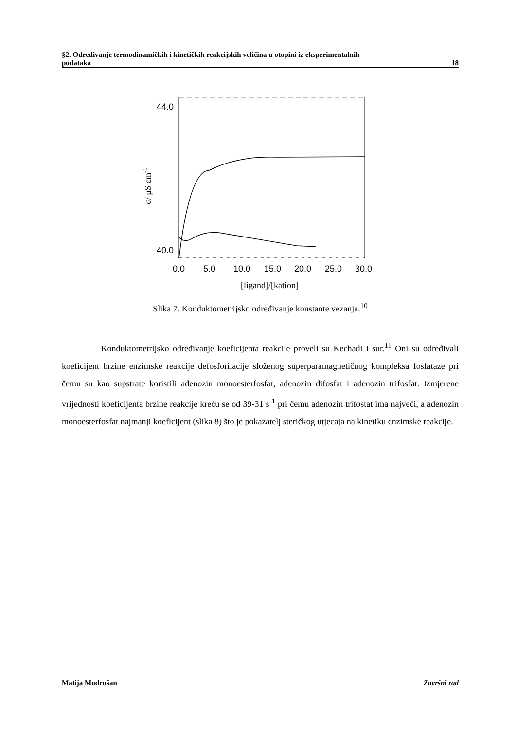§2. Određivanje termodinamičkih i kinetičkih reakcijskih veličina u otopini iz eksperimentalnih
podataka 18
44.0
40.0
σ/ μS cm-1
0.0
5.0
10.0
15.0
20.0
25.0
30.0
[ligand]/[kation]
Slika 7. Konduktometrijsko određivanje konstante vezanja.<sup>10</sup>
Konduktometrijsko određivanje koeficijenta reakcije proveli su Kechadi i sur.<sup>11</sup> Oni su određivali koeficijent brzine enzimske reakcije defosforilacije složenog superparamagnetičnog kompleksa fosfataze pri čemu su kao supstrate koristili adenozin monoesterfosfat, adenozin difosfat i adenozin trifosfat. Izmjerene vrijednosti koeficijenta brzine reakcije kreću se od 39-31 s<sup>-1</sup> pri čemu adenozin trifostat ima najveći, a adenozin monoesterfosfat najmanji koeficijent (slika 8) što je pokazatelj steričkog utjecaja na kinetiku enzimske reakcije.
Matija Modrušan Završni rad